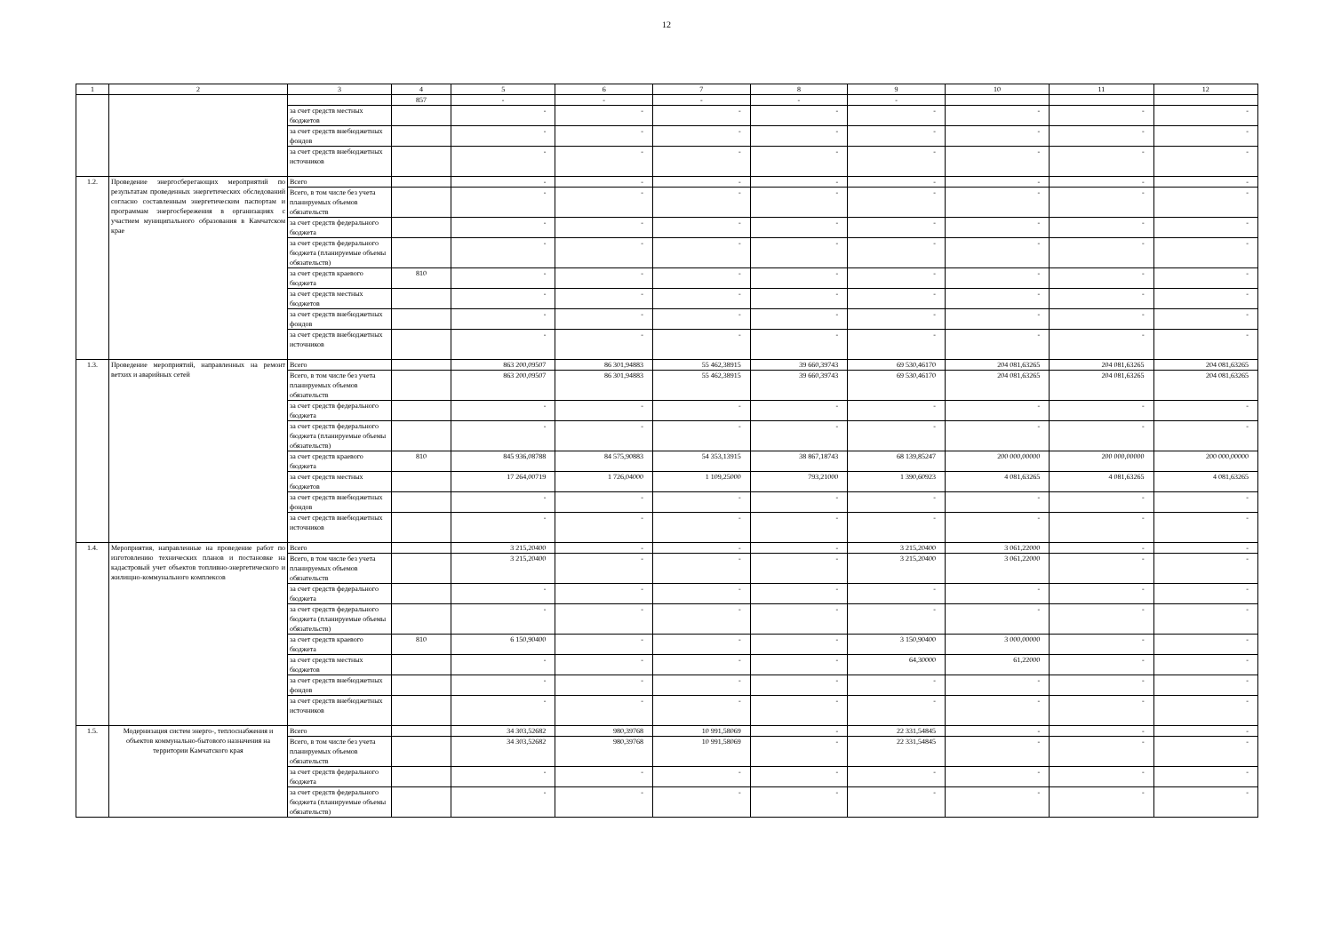12
| 1 | 2 | 3 | 4 | 5 | 6 | 7 | 8 | 9 | 10 | 11 | 12 |
| --- | --- | --- | --- | --- | --- | --- | --- | --- | --- | --- | --- |
| | | | 857 | - | - | - | - | - | | | |
| | | за счет средств местных бюджетов | | - | - | - | - | - | - | - | - |
| | | за счет средств внебюджетных фондов | | - | - | - | - | - | - | - | - |
| | | за счет средств внебюджетных источников | | - | - | - | - | - | - | - | - |
| 1.2. | Проведение энергосберегающих мероприятий по результатам проведенных энергетических обследований согласно составленным энергетическим паспортам и программам энергосбережения в организациях с участием муниципального образования в Камчатском крае | Всего | | - | - | - | - | - | - | - | - |
| | | Всего, в том числе без учета планируемых объемов обязательств | | - | - | - | - | - | - | - | - |
| | | за счет средств федерального бюджета | | - | - | - | - | - | - | - | - |
| | | за счет средств федерального бюджета (планируемые объемы обязательств) | | - | - | - | - | - | - | - | - |
| | | за счет средств краевого бюджета | 810 | - | - | - | - | - | - | - | - |
| | | за счет средств местных бюджетов | | - | - | - | - | - | - | - | - |
| | | за счет средств внебюджетных фондов | | - | - | - | - | - | - | - | - |
| | | за счет средств внебюджетных источников | | - | - | - | - | - | - | - | - |
| 1.3. | Проведение мероприятий, направленных на ремонт ветхих и аварийных сетей | Всего | | 863 200,09507 | 86 301,94883 | 55 462,38915 | 39 660,39743 | 69 530,46170 | 204 081,63265 | 204 081,63265 | 204 081,63265 |
| | | Всего, в том числе без учета планируемых объемов обязательств | | 863 200,09507 | 86 301,94883 | 55 462,38915 | 39 660,39743 | 69 530,46170 | 204 081,63265 | 204 081,63265 | 204 081,63265 |
| | | за счет средств федерального бюджета | | - | - | - | - | - | - | - | - |
| | | за счет средств федерального бюджета (планируемые объемы обязательств) | | - | - | - | - | - | - | - | - |
| | | за счет средств краевого бюджета | 810 | 845 936,08788 | 84 575,90883 | 54 353,13915 | 38 867,18743 | 68 139,85247 | 200 000,00000 | 200 000,00000 | 200 000,00000 |
| | | за счет средств местных бюджетов | | 17 264,00719 | 1 726,04000 | 1 109,25000 | 793,21000 | 1 390,60923 | 4 081,63265 | 4 081,63265 | 4 081,63265 |
| | | за счет средств внебюджетных фондов | | - | - | - | - | - | - | - | - |
| | | за счет средств внебюджетных источников | | - | - | - | - | - | - | - | - |
| 1.4. | Мероприятия, направленные на проведение работ по изготовлению технических планов и постановке на кадастровый учет объектов топливно-энергетического и жилищно-коммунального комплексов | Всего | | 3 215,20400 | - | - | - | 3 215,20400 | 3 061,22000 | - | - |
| | | Всего, в том числе без учета планируемых объемов обязательств | | 3 215,20400 | - | - | - | 3 215,20400 | 3 061,22000 | - | - |
| | | за счет средств федерального бюджета | | - | - | - | - | - | - | - | - |
| | | за счет средств федерального бюджета (планируемые объемы обязательств) | | - | - | - | - | - | - | - | - |
| | | за счет средств краевого бюджета | 810 | 6 150,90400 | - | - | - | 3 150,90400 | 3 000,00000 | - | - |
| | | за счет средств местных бюджетов | | - | - | - | - | 64,30000 | 61,22000 | - | - |
| | | за счет средств внебюджетных фондов | | - | - | - | - | - | - | - | - |
| | | за счет средств внебюджетных источников | | - | - | - | - | - | - | - | - |
| 1.5. | Модернизация систем энерго-, теплоснабжения и объектов коммунально-бытового назначения на территории Камчатского края | Всего | | 34 303,52682 | 980,39768 | 10 991,58069 | - | 22 331,54845 | - | - | - |
| | | Всего, в том числе без учета планируемых объемов обязательств | | 34 303,52682 | 980,39768 | 10 991,58069 | - | 22 331,54845 | - | - | - |
| | | за счет средств федерального бюджета | | - | - | - | - | - | - | - | - |
| | | за счет средств федерального бюджета (планируемые объемы обязательств) | | - | - | - | - | - | - | - | - |